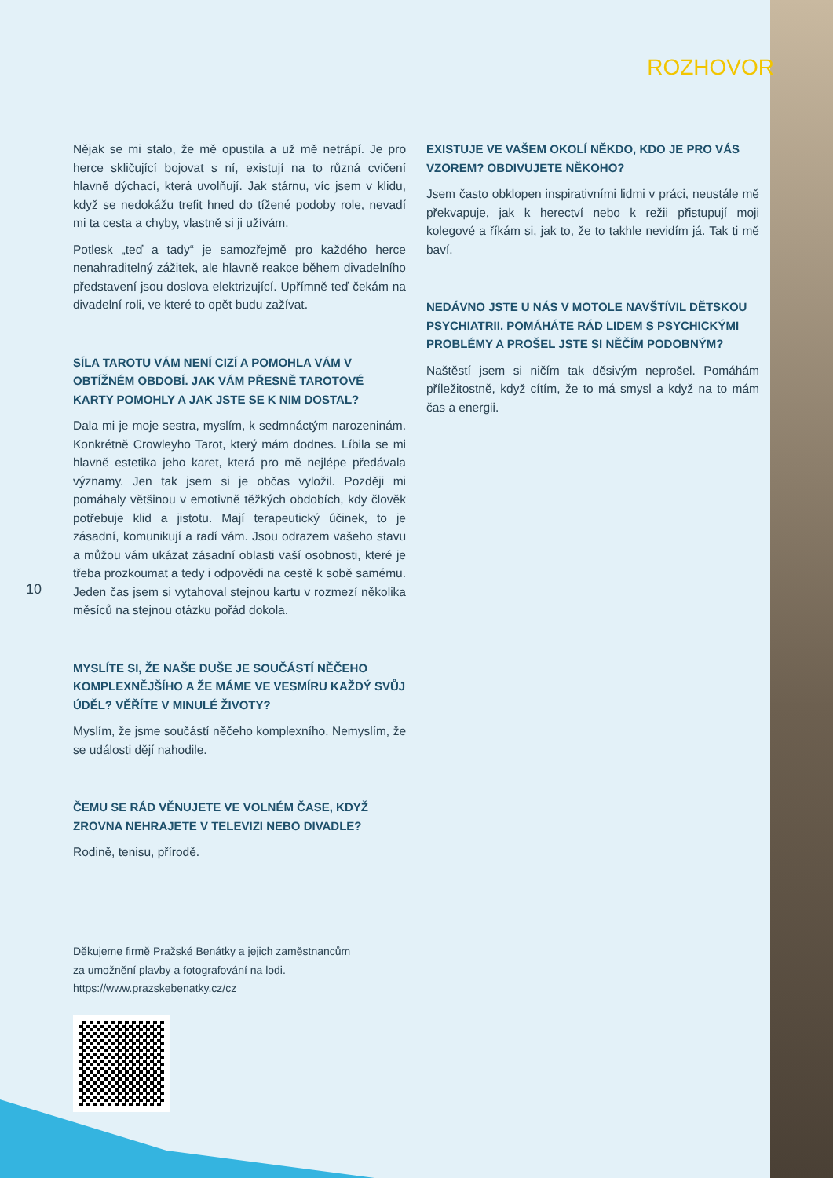ROZHOVOR
10
Nějak se mi stalo, že mě opustila a už mě netrápí. Je pro herce skličující bojovat s ní, existují na to různá cvičení hlavně dýchací, která uvolňují. Jak stárnu, víc jsem v klidu, když se nedokážu trefit hned do tížené podoby role, nevadí mi ta cesta a chyby, vlastně si ji užívám.
Potlesk „teď a tady“ je samozřejmě pro každého herce nenahraditelný zážitek, ale hlavně reakce během divadelního představení jsou doslova elektrizující. Upřímně teď čekám na divadelní roli, ve které to opět budu zažívat.
SÍLA TAROTU VÁM NENÍ CIZÍ A POMOHLA VÁM V OBTÍŽNÉM OBDOBÍ. JAK VÁM PŘESNĚ TAROTOVÉ KARTY POMOHLY A JAK JSTE SE K NIM DOSTAL?
Dala mi je moje sestra, myslím, k sedmnáctým narozeninám. Konkrétně Crowleyho Tarot, který mám dodnes. Líbila se mi hlavně estetika jeho karet, která pro mě nejlépe předávala významy. Jen tak jsem si je občas vyložil. Později mi pomáhaly většinou v emotivně těžkých obdobích, kdy člověk potřebuje klid a jistotu. Mají terapeutický účinek, to je zásadní, komunikují a radí vám. Jsou odrazem vašeho stavu a můžou vám ukázat zásadní oblasti vaší osobnosti, které je třeba prozkoumat a tedy i odpovědi na cestě k sobě samému. Jeden čas jsem si vytahoval stejnou kartu v rozmezí několika měsíců na stejnou otázku pořád dokola.
MYSLÍTE SI, ŽE NAŠE DUŠE JE SOUČÁSTÍ NĚČEHO KOMPLEXNĚJŠÍHO A ŽE MÁME VE VESMÍRU KAŽDÝ SVŮJ ÚDĚL? VĚŘÍTE V MINULÉ ŽIVOTY?
Myslím, že jsme součástí něčeho komplexního. Nemyslím, že se události dějí nahodile.
ČEMU SE RÁD VĚNUJETE VE VOLNÉM ČASE, KDYŽ ZROVNA NEHRAJETE V TELEVIZI NEBO DIVADLE?
Rodině, tenisu, přírodě.
EXISTUJE VE VAŠEM OKOLÍ NĚKDO, KDO JE PRO VÁS VZOREM? OBDIVUJETE NĚKOHO?
Jsem často obklopen inspirativními lidmi v práci, neustále mě překvapuje, jak k herectví nebo k režii přistupují moji kolegové a říkám si, jak to, že to takhle nevidím já. Tak ti mě baví.
NEDÁVNO JSTE U NÁS V MOTOLE NAVŠTÍVIL DĚTSKOU PSYCHIATRII. POMÁHÁTE RÁD LIDEM S PSYCHICKÝMI PROBLÉMY A PROŠEL JSTE SI NĚČÍM PODOBNÝM?
Naštěstí jsem si ničím tak děsivým neprošel. Pomáhám příležitostně, když cítím, že to má smysl a když na to mám čas a energii.
Děkujeme firmě Pražské Benátky a jejich zaměstnancům
za umožnění plavby a fotografování na lodi.
https://www.prazskebenatky.cz/cz